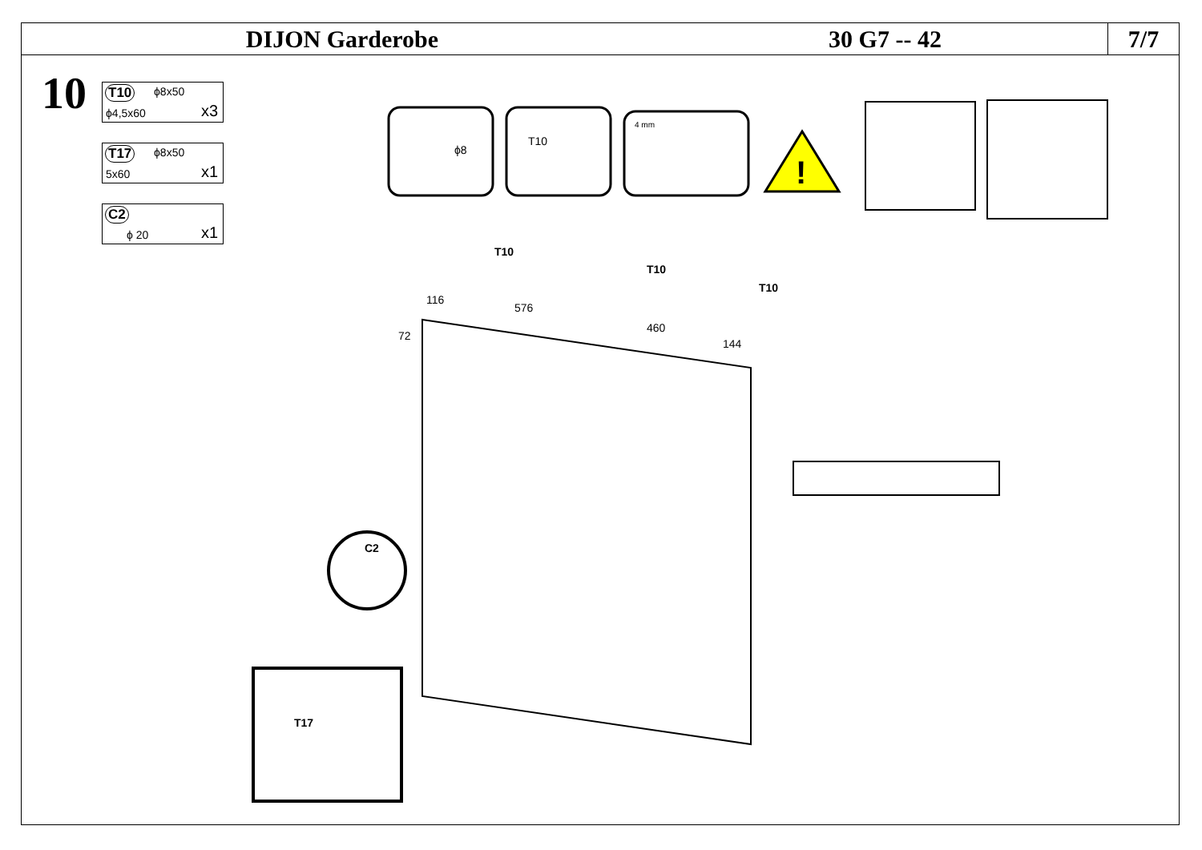DIJON Garderobe 30 G7 -- 42
7/7
10
T10 ϕ8x50
ϕ4,5x60 x3
T17 ϕ8x50
5x60 x1
C2
ϕ 20 x1
ϕ8
T10
4 mm
!
116
576
460
144
72
T10
T10
T10
C2
T17